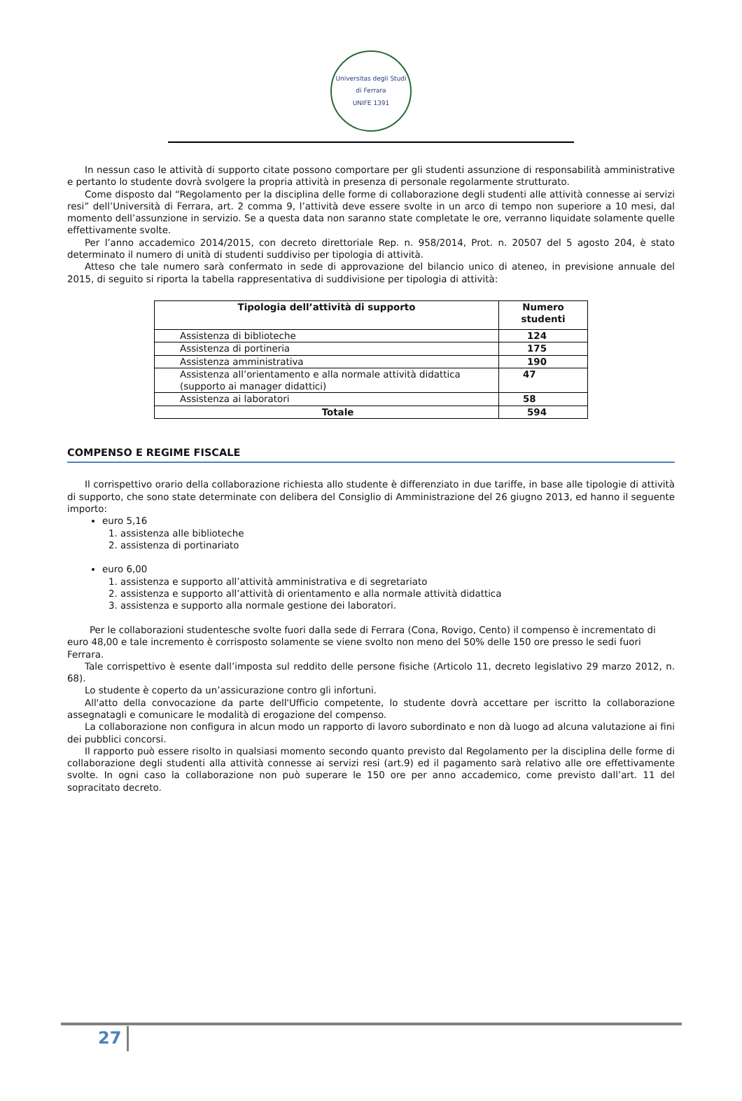Universitas degli Studi di Ferrara
UNIFE 1391
In nessun caso le attività di supporto citate possono comportare per gli studenti assunzione di responsabilità amministrative e pertanto lo studente dovrà svolgere la propria attività in presenza di personale regolarmente strutturato.
Come disposto dal “Regolamento per la disciplina delle forme di collaborazione degli studenti alle attività connesse ai servizi resi” dell’Università di Ferrara, art. 2 comma 9, l’attività deve essere svolte in un arco di tempo non superiore a 10 mesi, dal momento dell’assunzione in servizio. Se a questa data non saranno state completate le ore, verranno liquidate solamente quelle effettivamente svolte.
Per l’anno accademico 2014/2015, con decreto direttoriale Rep. n. 958/2014, Prot. n. 20507 del 5 agosto 204, è stato determinato il numero di unità di studenti suddiviso per tipologia di attività.
Atteso che tale numero sarà confermato in sede di approvazione del bilancio unico di ateneo, in previsione annuale del 2015, di seguito si riporta la tabella rappresentativa di suddivisione per tipologia di attività:
| Tipologia dell’attività di supporto | Numero studenti |
| --- | --- |
| Assistenza di biblioteche | 124 |
| Assistenza di portineria | 175 |
| Assistenza amministrativa | 190 |
| Assistenza all’orientamento e alla normale attività didattica (supporto ai manager didattici) | 47 |
| Assistenza ai laboratori | 58 |
| Totale | 594 |
COMPENSO E REGIME FISCALE
Il corrispettivo orario della collaborazione richiesta allo studente è differenziato in due tariffe, in base alle tipologie di attività di supporto, che sono state determinate con delibera del Consiglio di Amministrazione del 26 giugno 2013, ed hanno il seguente importo:
euro 5,16
1. assistenza alle biblioteche
2. assistenza di portinariato
euro 6,00
1. assistenza e supporto all’attività amministrativa e di segretariato
2. assistenza e supporto all’attività di orientamento e alla normale attività didattica
3. assistenza e supporto alla normale gestione dei laboratori.
Per le collaborazioni studentesche svolte fuori dalla sede di Ferrara (Cona, Rovigo, Cento) il compenso è incrementato di euro 48,00 e tale incremento è corrisposto solamente se viene svolto non meno del 50% delle 150 ore presso le sedi fuori Ferrara.
Tale corrispettivo è esente dall’imposta sul reddito delle persone fisiche (Articolo 11, decreto legislativo 29 marzo 2012, n. 68).
Lo studente è coperto da un’assicurazione contro gli infortuni.
All'atto della convocazione da parte dell'Ufficio competente, lo studente dovrà accettare per iscritto la collaborazione assegnatagli e comunicare le modalità di erogazione del compenso.
La collaborazione non configura in alcun modo un rapporto di lavoro subordinato e non dà luogo ad alcuna valutazione ai fini dei pubblici concorsi.
Il rapporto può essere risolto in qualsiasi momento secondo quanto previsto dal Regolamento per la disciplina delle forme di collaborazione degli studenti alla attività connesse ai servizi resi (art.9) ed il pagamento sarà relativo alle ore effettivamente svolte. In ogni caso la collaborazione non può superare le 150 ore per anno accademico, come previsto dall’art. 11 del sopracitato decreto.
27